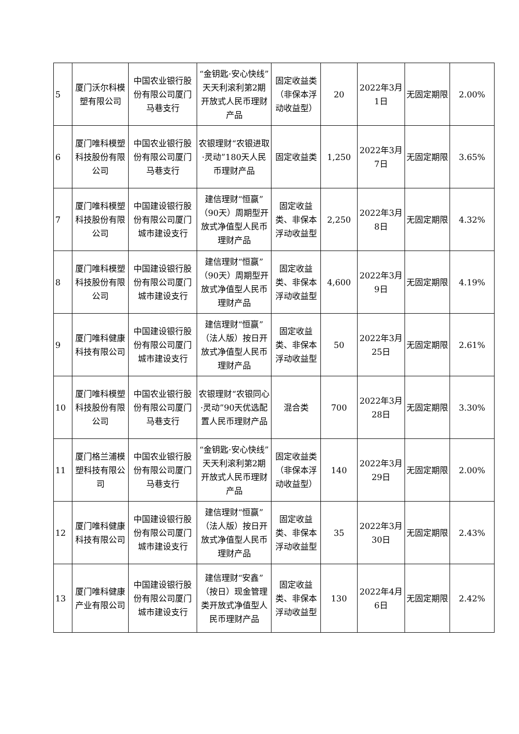| 5 | 厦门沃尔科模塑有限公司 | 中国农业银行股份有限公司厦门马巷支行 | “金钥匙·安心快线”天天利滚利第2期开放式人民币理财产品 | 固定收益类（非保本浮动收益型） | 20 | 2022年3月1日 | 无固定期限 | 2.00% |
| 6 | 厦门唯科模塑科技股份有限公司 | 中国农业银行股份有限公司厦门马巷支行 | 农银理财“农银进取·灵动”180天人民币理财产品 | 固定收益类 | 1,250 | 2022年3月7日 | 无固定期限 | 3.65% |
| 7 | 厦门唯科模塑科技股份有限公司 | 中国建设银行股份有限公司厦门城市建设支行 | 建信理财“恒赢”（90天）周期型开放式净值型人民币理财产品 | 固定收益类、非保本浮动收益型 | 2,250 | 2022年3月8日 | 无固定期限 | 4.32% |
| 8 | 厦门唯科模塑科技股份有限公司 | 中国建设银行股份有限公司厦门城市建设支行 | 建信理财“恒赢”（90天）周期型开放式净值型人民币理财产品 | 固定收益类、非保本浮动收益型 | 4,600 | 2022年3月9日 | 无固定期限 | 4.19% |
| 9 | 厦门唯科健康科技有限公司 | 中国建设银行股份有限公司厦门城市建设支行 | 建信理财“恒赢”（法人版）按日开放式净值型人民币理财产品 | 固定收益类、非保本浮动收益型 | 50 | 2022年3月25日 | 无固定期限 | 2.61% |
| 10 | 厦门唯科模塑科技股份有限公司 | 中国农业银行股份有限公司厦门马巷支行 | 农银理财“农银同心·灵动”90天优选配置人民币理财产品 | 混合类 | 700 | 2022年3月28日 | 无固定期限 | 3.30% |
| 11 | 厦门格兰浦模塑科技有限公司 | 中国农业银行股份有限公司厦门马巷支行 | “金钥匙·安心快线”天天利滚利第2期开放式人民币理财产品 | 固定收益类（非保本浮动收益型） | 140 | 2022年3月29日 | 无固定期限 | 2.00% |
| 12 | 厦门唯科健康科技有限公司 | 中国建设银行股份有限公司厦门城市建设支行 | 建信理财“恒赢”（法人版）按日开放式净值型人民币理财产品 | 固定收益类、非保本浮动收益型 | 35 | 2022年3月30日 | 无固定期限 | 2.43% |
| 13 | 厦门唯科健康产业有限公司 | 中国建设银行股份有限公司厦门城市建设支行 | 建信理财“安鑫”（按日）现金管理类开放式净值型人民币理财产品 | 固定收益类、非保本浮动收益型 | 130 | 2022年4月6日 | 无固定期限 | 2.42% |